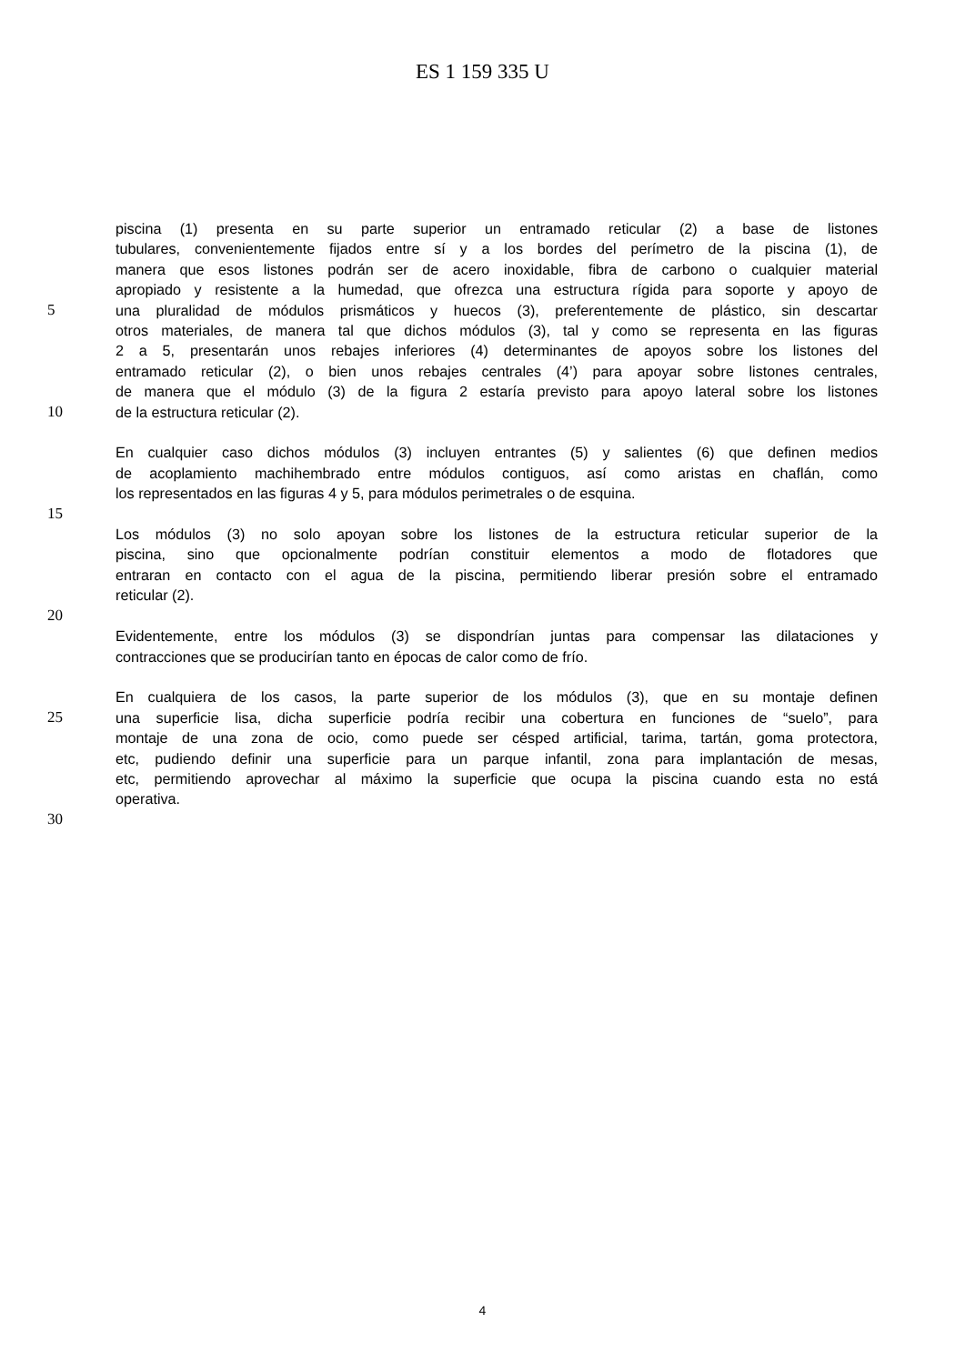ES 1 159 335 U
piscina (1) presenta en su parte superior un entramado reticular (2) a base de listones
tubulares, convenientemente fijados entre sí y a los bordes del perímetro de la piscina (1), de
manera que esos listones podrán ser de acero inoxidable, fibra de carbono o cualquier material
apropiado y resistente a la humedad, que ofrezca una estructura rígida para soporte y apoyo de
5 una pluralidad de módulos prismáticos y huecos (3), preferentemente de plástico, sin descartar
otros materiales, de manera tal que dichos módulos (3), tal y como se representa en las figuras
2 a 5, presentarán unos rebajes inferiores (4) determinantes de apoyos sobre los listones del
entramado reticular (2), o bien unos rebajes centrales (4’) para apoyar sobre listones centrales,
de manera que el módulo (3) de la figura 2 estaría previsto para apoyo lateral sobre los listones
10 de la estructura reticular (2).
En cualquier caso dichos módulos (3) incluyen entrantes (5) y salientes (6) que definen medios
de acoplamiento machihembrado entre módulos contiguos, así como aristas en chaflán, como
los representados en las figuras 4 y 5, para módulos perimetrales o de esquina.
15
Los módulos (3) no solo apoyan sobre los listones de la estructura reticular superior de la
piscina, sino que opcionalmente podrían constituir elementos a modo de flotadores que
entraran en contacto con el agua de la piscina, permitiendo liberar presión sobre el entramado
reticular (2).
20
Evidentemente, entre los módulos (3) se dispondrían juntas para compensar las dilataciones y
contracciones que se producirían tanto en épocas de calor como de frío.
En cualquiera de los casos, la parte superior de los módulos (3), que en su montaje definen
25 una superficie lisa, dicha superficie podría recibir una cobertura en funciones de “suelo”, para
montaje de una zona de ocio, como puede ser césped artificial, tarima, tartán, goma protectora,
etc, pudiendo definir una superficie para un parque infantil, zona para implantación de mesas,
etc, permitiendo aprovechar al máximo la superficie que ocupa la piscina cuando esta no está
operativa.
30
4